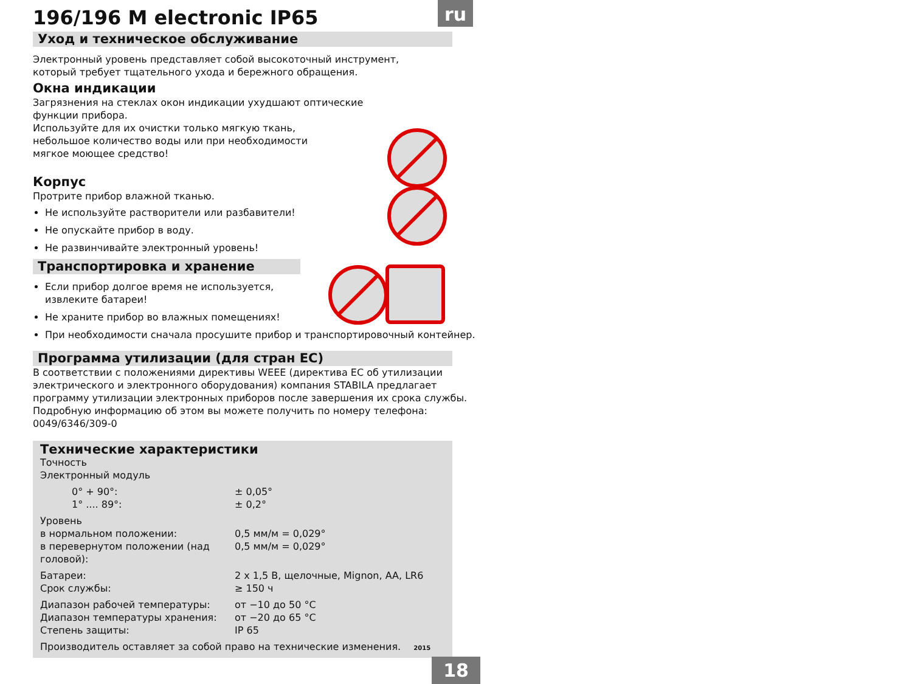ru
196/196 M electronic IP65
Уход и техническое обслуживание
Электронный уровень представляет собой высокоточный инструмент,
который требует тщательного ухода и бережного обращения.
Окна индикации
Загрязнения на стеклах окон индикации ухудшают оптические
функции прибора.
Используйте для их очистки только мягкую ткань,
небольшое количество воды или при необходимости
мягкое моющее средство!
Корпус
Протрите прибор влажной тканью.
Не используйте растворители или разбавители!
Не опускайте прибор в воду.
Не развинчивайте электронный уровень!
Транспортировка и хранение
Если прибор долгое время не используется,
извлеките батареи!
Не храните прибор во влажных помещениях!
При необходимости сначала просушите прибор и транспортировочный контейнер.
Программа утилизации (для стран ЕС)
В соответствии с положениями директивы WEEE (директива ЕС об утилизации
электрического и электронного оборудования) компания STABILA предлагает
программу утилизации электронных приборов после завершения их срока службы.
Подробную информацию об этом вы можете получить по номеру телефона:
0049/6346/309-0
Технические характеристики
Точность
Электронный модуль
| 0° + 90°: | ± 0,05° |
| 1° .... 89°: | ± 0,2° |
| Уровень | |
| в нормальном положении: | 0,5 мм/м = 0,029° |
| в перевернутом положении (над головой): | 0,5 мм/м = 0,029° |
| Батареи: | 2 x 1,5 В, щелочные, Mignon, AA, LR6 |
| Срок службы: | ≥ 150 ч |
| Диапазон рабочей температуры: | от −10 до 50 °C |
| Диапазон температуры хранения: | от −20 до 65 °C |
| Степень защиты: | IP 65 |
Производитель оставляет за собой право на технические изменения. 2015
18